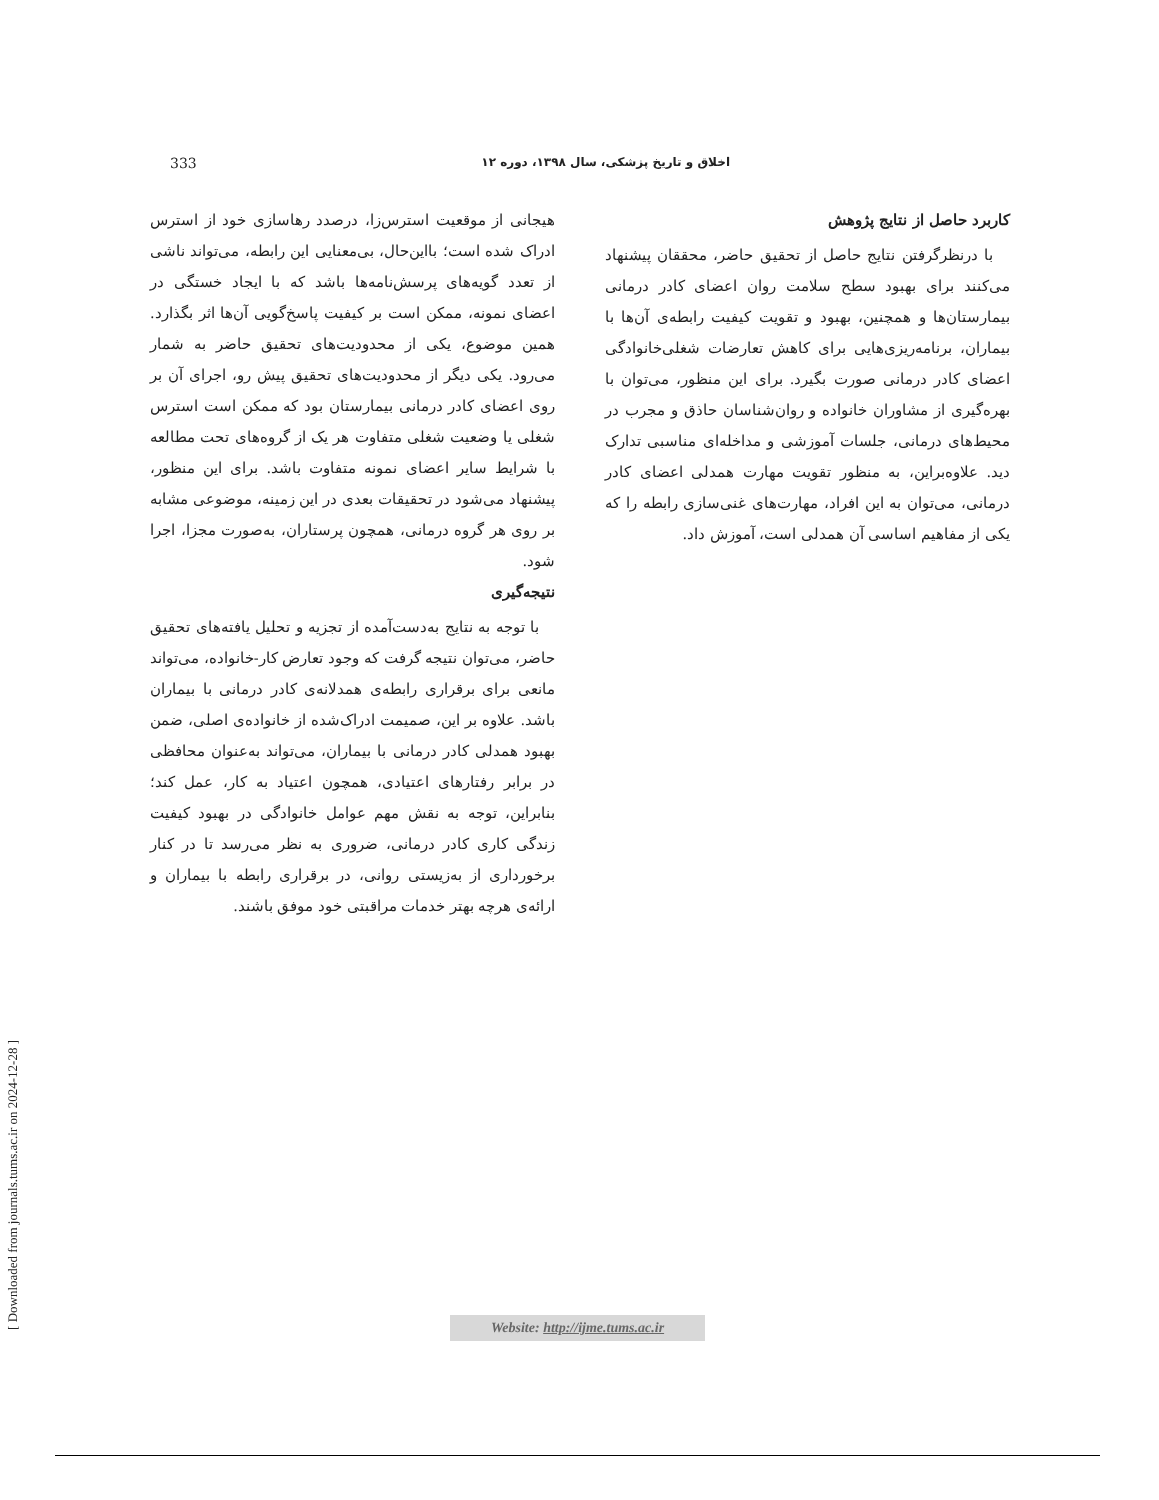333 اخلاق و تاریخ پزشکی، سال ۱۳۹۸، دوره ۱۲
هیجانی از موقعیت استرس‌زا، درصدد رهاسازی خود از استرس ادراک شده است؛ بااین‌حال، بی‌معنایی این رابطه، می‌تواند ناشی از تعدد گویه‌های پرسش‌نامه‌ها باشد که با ایجاد خستگی در اعضای نمونه، ممکن است بر کیفیت پاسخ‌گویی آن‌ها اثر بگذارد. همین موضوع، یکی از محدودیت‌های تحقیق حاضر به شمار می‌رود. یکی دیگر از محدودیت‌های تحقیق پیش رو، اجرای آن بر روی اعضای کادر درمانی بیمارستان بود که ممکن است استرس شغلی یا وضعیت شغلی متفاوت هر یک از گروه‌های تحت مطالعه با شرایط سایر اعضای نمونه متفاوت باشد. برای این منظور، پیشنهاد می‌شود در تحقیقات بعدی در این زمینه، موضوعی مشابه بر روی هر گروه درمانی، همچون پرستاران، به‌صورت مجزا، اجرا شود.
نتیجه‌گیری
با توجه به نتایج به‌دست‌آمده از تجزیه و تحلیل یافته‌های تحقیق حاضر، می‌توان نتیجه گرفت که وجود تعارض کار-خانواده، می‌تواند مانعی برای برقراری رابطه‌ی همدلانه‌ی کادر درمانی با بیماران باشد. علاوه بر این، صمیمت ادراک‌شده از خانواده‌ی اصلی، ضمن بهبود همدلی کادر درمانی با بیماران، می‌تواند به‌عنوان محافظی در برابر رفتارهای اعتیادی، همچون اعتیاد به کار، عمل کند؛ بنابراین، توجه به نقش مهم عوامل خانوادگی در بهبود کیفیت زندگی کاری کادر درمانی، ضروری به نظر می‌رسد تا در کنار برخورداری از به‌زیستی روانی، در برقراری رابطه با بیماران و ارائه‌ی هرچه بهتر خدمات مراقبتی خود موفق باشند.
کاربرد حاصل از نتایج پژوهش
با درنظرگرفتن نتایج حاصل از تحقیق حاضر، محققان پیشنهاد می‌کنند برای بهبود سطح سلامت روان اعضای کادر درمانی بیمارستان‌ها و همچنین، بهبود و تقویت کیفیت رابطه‌ی آن‌ها با بیماران، برنامه‌ریزی‌هایی برای کاهش تعارضات شغلی‌خانوادگی اعضای کادر درمانی صورت بگیرد. برای این منظور، می‌توان با بهره‌گیری از مشاوران خانواده و روان‌شناسان حاذق و مجرب در محیط‌های درمانی، جلسات آموزشی و مداخله‌ای مناسبی تدارک دید. علاوه‌براین، به منظور تقویت مهارت همدلی اعضای کادر درمانی، می‌توان به این افراد، مهارت‌های غنی‌سازی رابطه را که یکی از مفاهیم اساسی آن همدلی است، آموزش داد.
Website: http://ijme.tums.ac.ir
[ Downloaded from journals.tums.ac.ir on 2024-12-28 ]